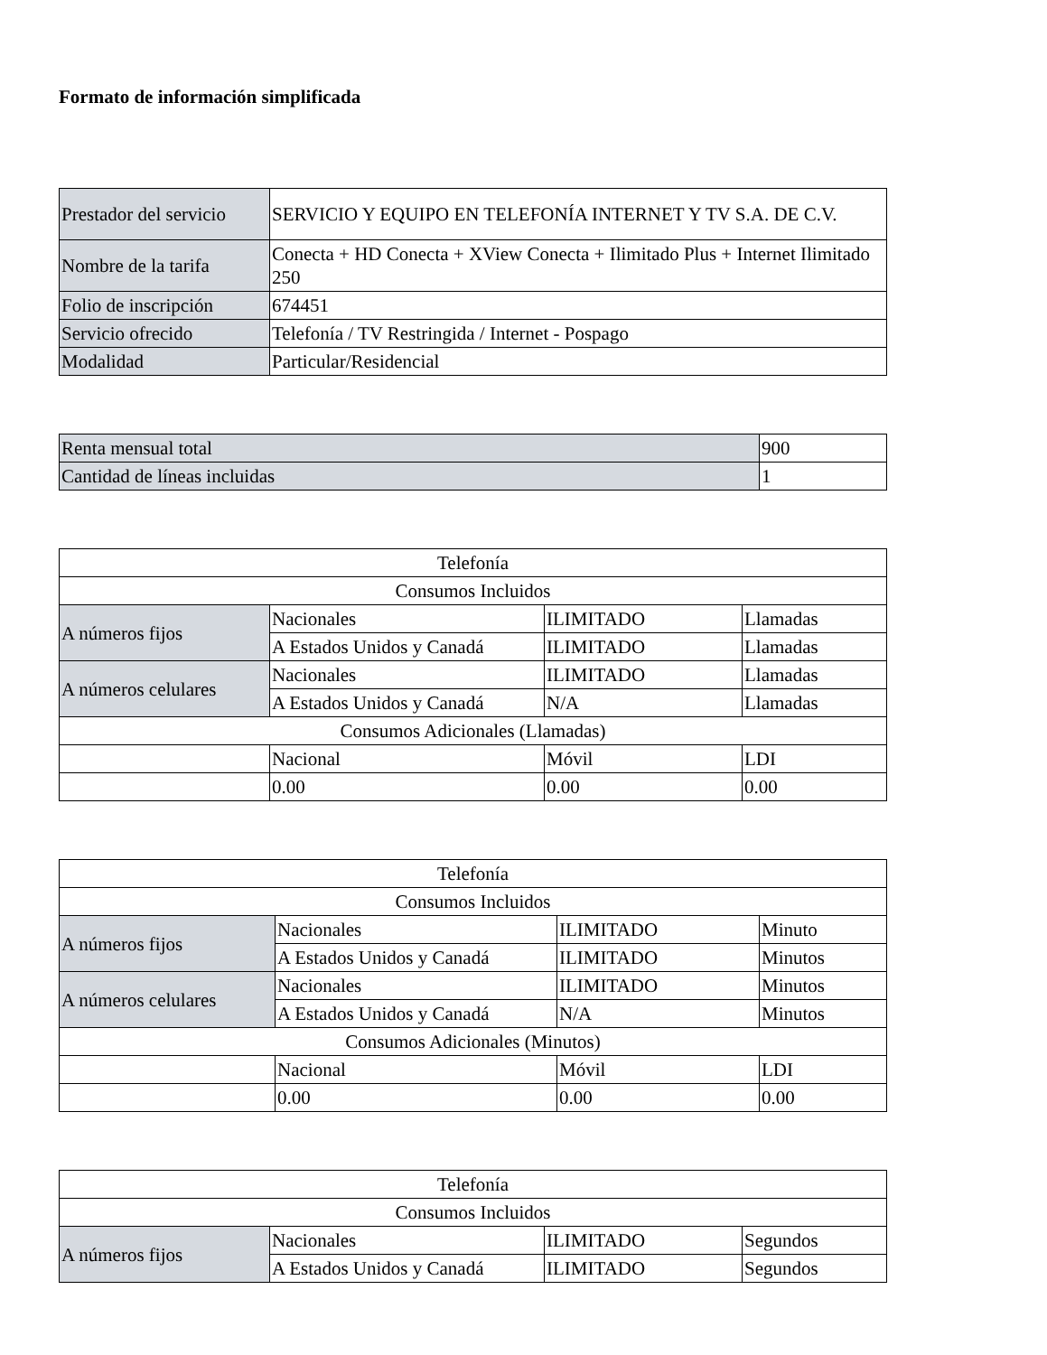Formato de información simplificada
| Prestador del servicio | SERVICIO Y EQUIPO EN TELEFONÍA INTERNET Y TV S.A. DE C.V. |
| Nombre de la tarifa | Conecta + HD Conecta + XView Conecta + Ilimitado Plus + Internet Ilimitado 250 |
| Folio de inscripción | 674451 |
| Servicio ofrecido | Telefonía / TV Restringida / Internet - Pospago |
| Modalidad | Particular/Residencial |
| Renta mensual total | 900 |
| Cantidad de líneas incluidas | 1 |
| Telefonía | | | |
| Consumos Incluidos | | | |
| A números fijos | Nacionales | ILIMITADO | Llamadas |
| | A Estados Unidos y Canadá | ILIMITADO | Llamadas |
| A números celulares | Nacionales | ILIMITADO | Llamadas |
| | A Estados Unidos y Canadá | N/A | Llamadas |
| Consumos Adicionales (Llamadas) | | | |
| | Nacional | Móvil | LDI |
| | 0.00 | 0.00 | 0.00 |
| Telefonía | | | |
| Consumos Incluidos | | | |
| A números fijos | Nacionales | ILIMITADO | Minuto |
| | A Estados Unidos y Canadá | ILIMITADO | Minutos |
| A números celulares | Nacionales | ILIMITADO | Minutos |
| | A Estados Unidos y Canadá | N/A | Minutos |
| Consumos Adicionales (Minutos) | | | |
| | Nacional | Móvil | LDI |
| | 0.00 | 0.00 | 0.00 |
| Telefonía | | | |
| Consumos Incluidos | | | |
| A números fijos | Nacionales | ILIMITADO | Segundos |
| | A Estados Unidos y Canadá | ILIMITADO | Segundos |